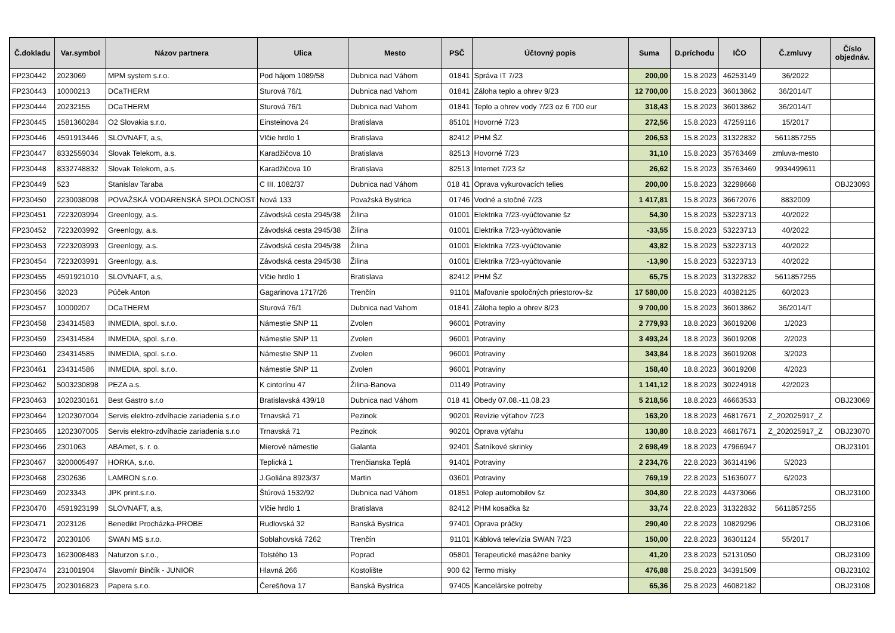| Č.dokladu | Var.symbol | Názov partnera | Ulica | Mesto | PSČ | Účtovný popis | Suma | D.príchodu | IČO | Č.zmluvy | Číslo objednáv. |
| --- | --- | --- | --- | --- | --- | --- | --- | --- | --- | --- | --- |
| FP230442 | 2023069 | MPM system s.r.o. | Pod hájom 1089/58 | Dubnica nad Váhom | 01841 | Správa IT 7/23 | 200,00 | 15.8.2023 | 46253149 | 36/2022 | |
| FP230443 | 10000213 | DCaTHERM | Sturová 76/1 | Dubnica nad Vahom | 01841 | Záloha teplo a ohrev 9/23 | 12 700,00 | 15.8.2023 | 36013862 | 36/2014/T | |
| FP230444 | 20232155 | DCaTHERM | Sturová 76/1 | Dubnica nad Vahom | 01841 | Teplo a ohrev vody 7/23 oz 6 700 eur | 318,43 | 15.8.2023 | 36013862 | 36/2014/T | |
| FP230445 | 1581360284 | O2 Slovakia s.r.o. | Einsteinova 24 | Bratislava | 85101 | Hovorné 7/23 | 272,56 | 15.8.2023 | 47259116 | 15/2017 | |
| FP230446 | 4591913446 | SLOVNAFT, a,s, | Vlčie hrdlo 1 | Bratislava | 82412 | PHM ŠZ | 206,53 | 15.8.2023 | 31322832 | 5611857255 | |
| FP230447 | 8332559034 | Slovak Telekom, a.s. | Karadžičova 10 | Bratislava | 82513 | Hovorné 7/23 | 31,10 | 15.8.2023 | 35763469 | zmluva-mesto | |
| FP230448 | 8332748832 | Slovak Telekom, a.s. | Karadžičova 10 | Bratislava | 82513 | Internet 7/23 šz | 26,62 | 15.8.2023 | 35763469 | 9934499611 | |
| FP230449 | 523 | Stanislav Taraba | C III. 1082/37 | Dubnica nad Váhom | 018 41 | Oprava vykurovacích telies | 200,00 | 15.8.2023 | 32298668 | | OBJ23093 |
| FP230450 | 2230038098 | POVAŽSKÁ VODARENSKÁ SPOLOCNOST | Nová 133 | Považská Bystrica | 01746 | Vodné a stočné 7/23 | 1 417,81 | 15.8.2023 | 36672076 | 8832009 | |
| FP230451 | 7223203994 | Greenlogy, a.s. | Závodská cesta 2945/38 | Žilina | 01001 | Elektrika 7/23-vyúčtovanie šz | 54,30 | 15.8.2023 | 53223713 | 40/2022 | |
| FP230452 | 7223203992 | Greenlogy, a.s. | Závodská cesta 2945/38 | Žilina | 01001 | Elektrika 7/23-vyúčtovanie | -33,55 | 15.8.2023 | 53223713 | 40/2022 | |
| FP230453 | 7223203993 | Greenlogy, a.s. | Závodská cesta 2945/38 | Žilina | 01001 | Elektrika 7/23-vyúčtovanie | 43,82 | 15.8.2023 | 53223713 | 40/2022 | |
| FP230454 | 7223203991 | Greenlogy, a.s. | Závodská cesta 2945/38 | Žilina | 01001 | Elektrika 7/23-vyúčtovanie | -13,90 | 15.8.2023 | 53223713 | 40/2022 | |
| FP230455 | 4591921010 | SLOVNAFT, a,s, | Vlčie hrdlo 1 | Bratislava | 82412 | PHM ŠZ | 65,75 | 15.8.2023 | 31322832 | 5611857255 | |
| FP230456 | 32023 | Púček Anton | Gagarinova 1717/26 | Trenčín | 91101 | Maľovanie spoločných priestorov-šz | 17 580,00 | 15.8.2023 | 40382125 | 60/2023 | |
| FP230457 | 10000207 | DCaTHERM | Sturová 76/1 | Dubnica nad Vahom | 01841 | Záloha teplo a ohrev 8/23 | 9 700,00 | 15.8.2023 | 36013862 | 36/2014/T | |
| FP230458 | 234314583 | INMEDIA, spol. s.r.o. | Námestie SNP 11 | Zvolen | 96001 | Potraviny | 2 779,93 | 18.8.2023 | 36019208 | 1/2023 | |
| FP230459 | 234314584 | INMEDIA, spol. s.r.o. | Námestie SNP 11 | Zvolen | 96001 | Potraviny | 3 493,24 | 18.8.2023 | 36019208 | 2/2023 | |
| FP230460 | 234314585 | INMEDIA, spol. s.r.o. | Námestie SNP 11 | Zvolen | 96001 | Potraviny | 343,84 | 18.8.2023 | 36019208 | 3/2023 | |
| FP230461 | 234314586 | INMEDIA, spol. s.r.o. | Námestie SNP 11 | Zvolen | 96001 | Potraviny | 158,40 | 18.8.2023 | 36019208 | 4/2023 | |
| FP230462 | 5003230898 | PEZA a.s. | K cintorínu 47 | Žilina-Banova | 01149 | Potraviny | 1 141,12 | 18.8.2023 | 30224918 | 42/2023 | |
| FP230463 | 1020230161 | Best Gastro s.r.o | Bratislavská 439/18 | Dubnica nad Váhom | 018 41 | Obedy 07.08.-11.08.23 | 5 218,56 | 18.8.2023 | 46663533 | | OBJ23069 |
| FP230464 | 1202307004 | Servis elektro-zdvíhacie zariadenia s.r.o | Trnavská 71 | Pezinok | 90201 | Revízie výťahov 7/23 | 163,20 | 18.8.2023 | 46817671 | Z_202025917_Z | |
| FP230465 | 1202307005 | Servis elektro-zdvíhacie zariadenia s.r.o | Trnavská 71 | Pezinok | 90201 | Oprava výťahu | 130,80 | 18.8.2023 | 46817671 | Z_202025917_Z | OBJ23070 |
| FP230466 | 2301063 | ABAmet, s. r. o. | Mierové námestie | Galanta | 92401 | Šatníkové skrinky | 2 698,49 | 18.8.2023 | 47966947 | | OBJ23101 |
| FP230467 | 3200005497 | HORKA, s.r.o. | Teplická 1 | Trenčianska Teplá | 91401 | Potraviny | 2 234,76 | 22.8.2023 | 36314196 | 5/2023 | |
| FP230468 | 2302636 | LAMRON s.r.o. | J.Goliána 8923/37 | Martin | 03601 | Potraviny | 769,19 | 22.8.2023 | 51636077 | 6/2023 | |
| FP230469 | 2023343 | JPK print.s.r.o. | Štúrová 1532/92 | Dubnica nad Váhom | 01851 | Polep automobilov šz | 304,80 | 22.8.2023 | 44373066 | | OBJ23100 |
| FP230470 | 4591923199 | SLOVNAFT, a,s, | Vlčie hrdlo 1 | Bratislava | 82412 | PHM kosačka šz | 33,74 | 22.8.2023 | 31322832 | 5611857255 | |
| FP230471 | 2023126 | Benedikt Procházka-PROBE | Rudlovská 32 | Banská Bystrica | 97401 | Oprava práčky | 290,40 | 22.8.2023 | 10829296 | | OBJ23106 |
| FP230472 | 20230106 | SWAN MS s.r.o. | Soblahovská 7262 | Trenčín | 91101 | Káblová televízia SWAN 7/23 | 150,00 | 22.8.2023 | 36301124 | 55/2017 | |
| FP230473 | 1623008483 | Naturzon s.r.o., | Tolstého 13 | Poprad | 05801 | Terapeutické masážne banky | 41,20 | 23.8.2023 | 52131050 | | OBJ23109 |
| FP230474 | 231001904 | Slavomír Binčík - JUNIOR | Hlavná 266 | Kostolište | 900 62 | Termo misky | 476,88 | 25.8.2023 | 34391509 | | OBJ23102 |
| FP230475 | 2023016823 | Papera s.r.o. | Čerešňova 17 | Banská Bystrica | 97405 | Kancelárske potreby | 65,36 | 25.8.2023 | 46082182 | | OBJ23108 |